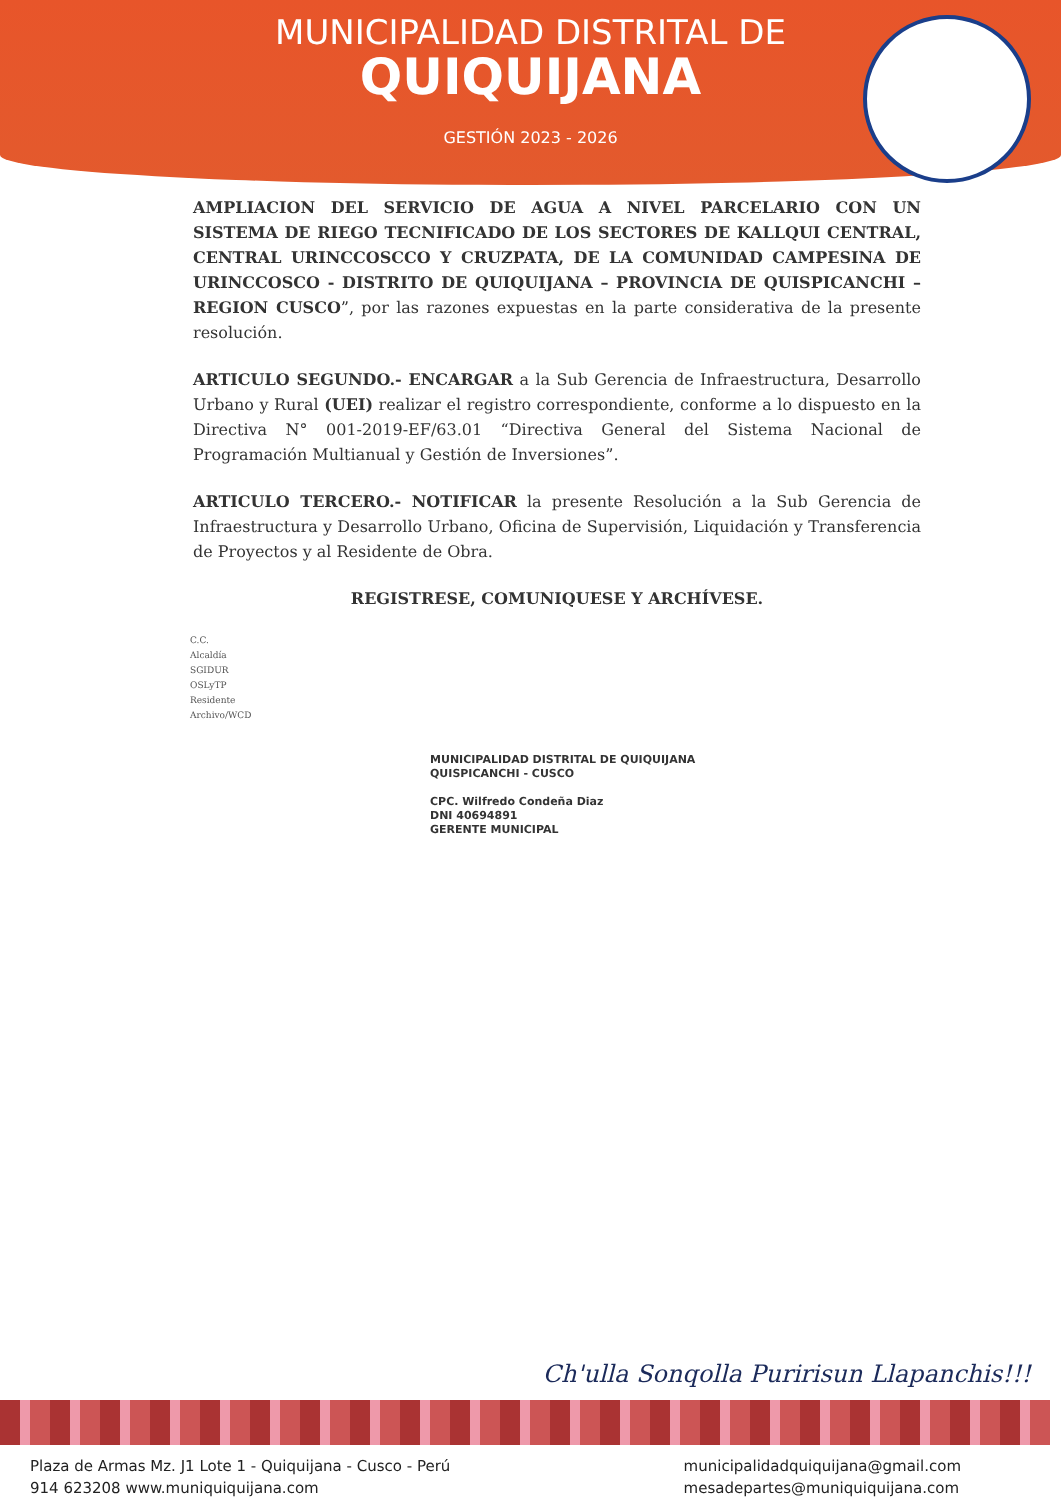MUNICIPALIDAD DISTRITAL DE
QUIQUIJANA
GESTIÓN 2023 - 2026
AMPLIACION DEL SERVICIO DE AGUA A NIVEL PARCELARIO CON UN SISTEMA DE RIEGO TECNIFICADO DE LOS SECTORES DE KALLQUI CENTRAL, CENTRAL URINCCOSCCO Y CRUZPATA, DE LA COMUNIDAD CAMPESINA DE URINCCOSCO - DISTRITO DE QUIQUIJANA – PROVINCIA DE QUISPICANCHI – REGION CUSCO”, por las razones expuestas en la parte considerativa de la presente resolución.
ARTICULO SEGUNDO.- ENCARGAR a la Sub Gerencia de Infraestructura, Desarrollo Urbano y Rural (UEI) realizar el registro correspondiente, conforme a lo dispuesto en la Directiva N° 001-2019-EF/63.01 “Directiva General del Sistema Nacional de Programación Multianual y Gestión de Inversiones”.
ARTICULO TERCERO.- NOTIFICAR la presente Resolución a la Sub Gerencia de Infraestructura y Desarrollo Urbano, Oficina de Supervisión, Liquidación y Transferencia de Proyectos y al Residente de Obra.
REGISTRESE, COMUNIQUESE Y ARCHÍVESE.
C.C.
Alcaldía
SGIDUR
OSLyTP
Residente
Archivo/WCD
MUNICIPALIDAD DISTRITAL DE QUIQUIJANA
QUISPICANCHI - CUSCO
CPC. Wilfredo Condeña Diaz
DNI 40694891
GERENTE MUNICIPAL
Ch'ulla Sonqolla Puririsun Llapanchis!!!
Plaza de Armas Mz. J1 Lote 1 - Quiquijana - Cusco - Perú
914 623208 www.muniquiquijana.com
municipalidadquiquijana@gmail.com
mesadepartes@muniquiquijana.com